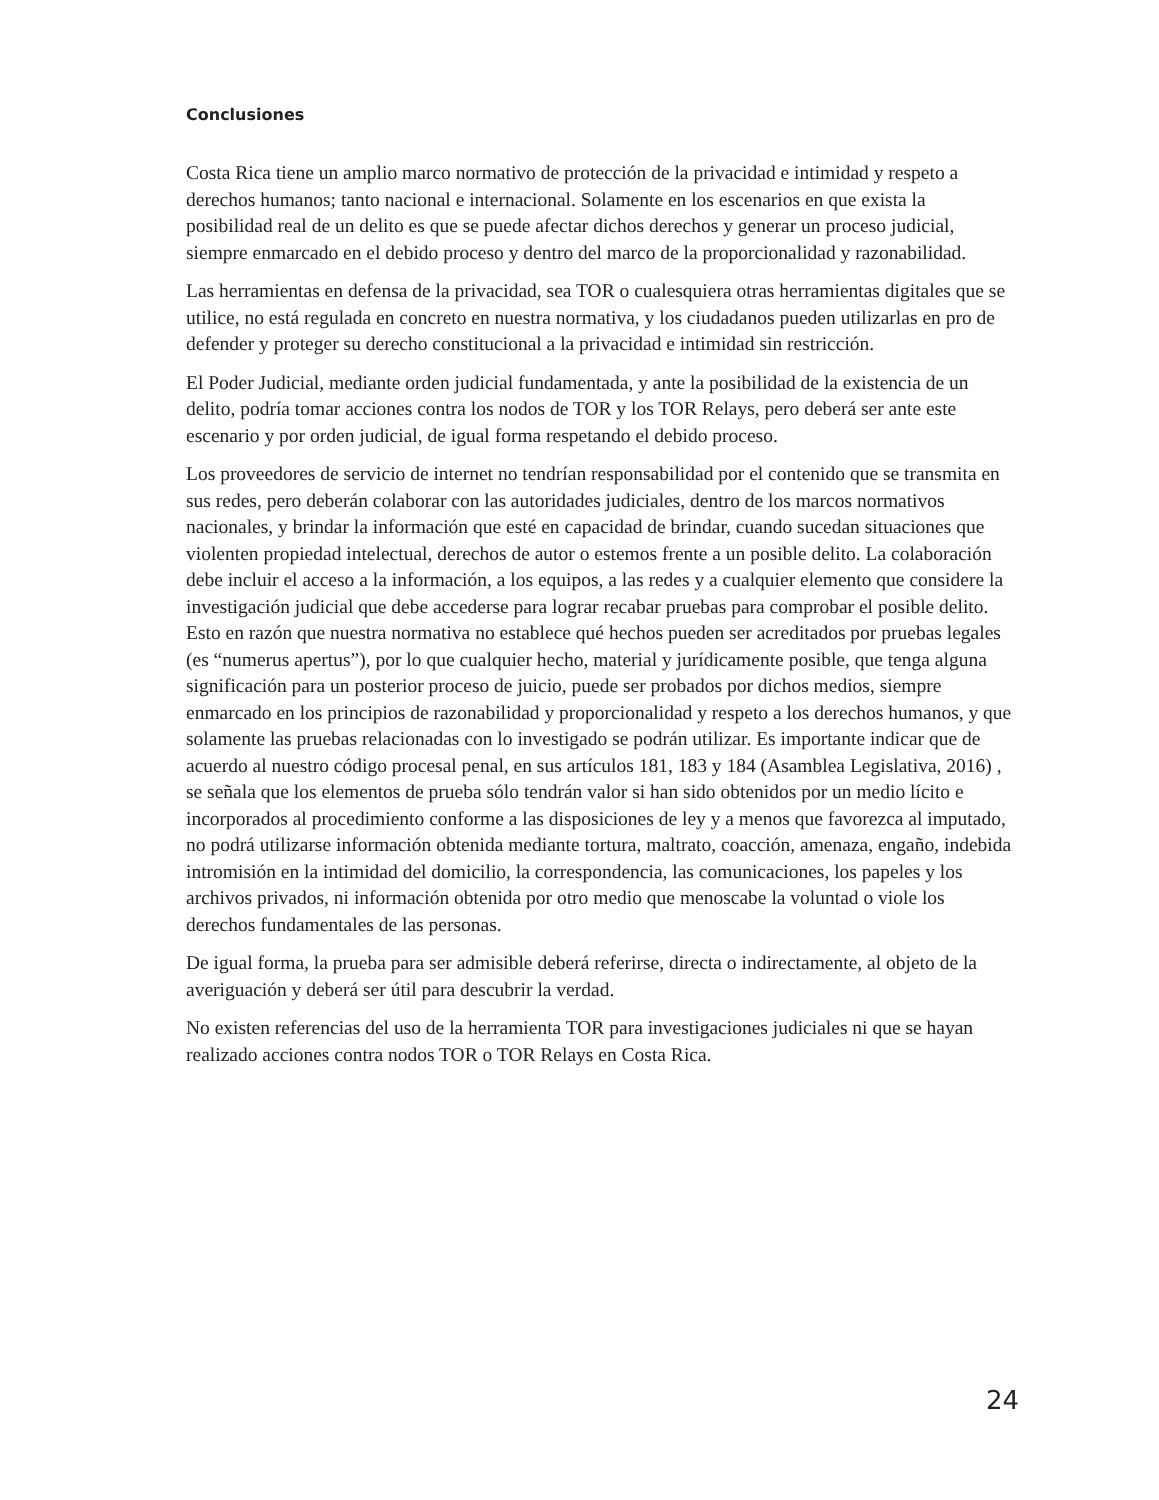Conclusiones
Costa Rica tiene un amplio marco normativo de protección de la privacidad e intimidad y respeto a derechos humanos; tanto nacional e internacional. Solamente en los escenarios en que exista la posibilidad real de un delito es que se puede afectar dichos derechos y generar un proceso judicial, siempre enmarcado en el debido proceso y dentro del marco de la proporcionalidad y razonabilidad.
Las herramientas en defensa de la privacidad, sea TOR o cualesquiera otras herramientas digitales que se utilice, no está regulada en concreto en nuestra normativa, y los ciudadanos pueden utilizarlas en pro de defender y proteger su derecho constitucional a la privacidad e intimidad sin restricción.
El Poder Judicial, mediante orden judicial fundamentada, y ante la posibilidad de la existencia de un delito, podría tomar acciones contra los nodos de TOR y los TOR Relays, pero deberá ser ante este escenario y por orden judicial, de igual forma respetando el debido proceso.
Los proveedores de servicio de internet no tendrían responsabilidad por el contenido que se transmita en sus redes, pero deberán colaborar con las autoridades judiciales, dentro de los marcos normativos nacionales, y brindar la información que esté en capacidad de brindar, cuando sucedan situaciones que violenten propiedad intelectual, derechos de autor o estemos frente a un posible delito. La colaboración debe incluir el acceso a la información, a los equipos, a las redes y a cualquier elemento que considere la investigación judicial que debe accederse para lograr recabar pruebas para comprobar el posible delito. Esto en razón que nuestra normativa no establece qué hechos pueden ser acreditados por pruebas legales (es “numerus apertus”), por lo que cualquier hecho, material y jurídicamente posible, que tenga alguna significación para un posterior proceso de juicio, puede ser probados por dichos medios, siempre enmarcado en los principios de razonabilidad y proporcionalidad y respeto a los derechos humanos, y que solamente las pruebas relacionadas con lo investigado se podrán utilizar. Es importante indicar que de acuerdo al nuestro código procesal penal, en sus artículos 181, 183 y 184 (Asamblea Legislativa, 2016) , se señala que los elementos de prueba sólo tendrán valor si han sido obtenidos por un medio lícito e incorporados al procedimiento conforme a las disposiciones de ley y a menos que favorezca al imputado, no podrá utilizarse información obtenida mediante tortura, maltrato, coacción, amenaza, engaño, indebida intromisión en la intimidad del domicilio, la correspondencia, las comunicaciones, los papeles y los archivos privados, ni información obtenida por otro medio que menoscabe la voluntad o viole los derechos fundamentales de las personas.
De igual forma, la prueba para ser admisible deberá referirse, directa o indirectamente, al objeto de la averiguación y deberá ser útil para descubrir la verdad.
No existen referencias del uso de la herramienta TOR para investigaciones judiciales ni que se hayan realizado acciones contra nodos TOR o TOR Relays en Costa Rica.
24